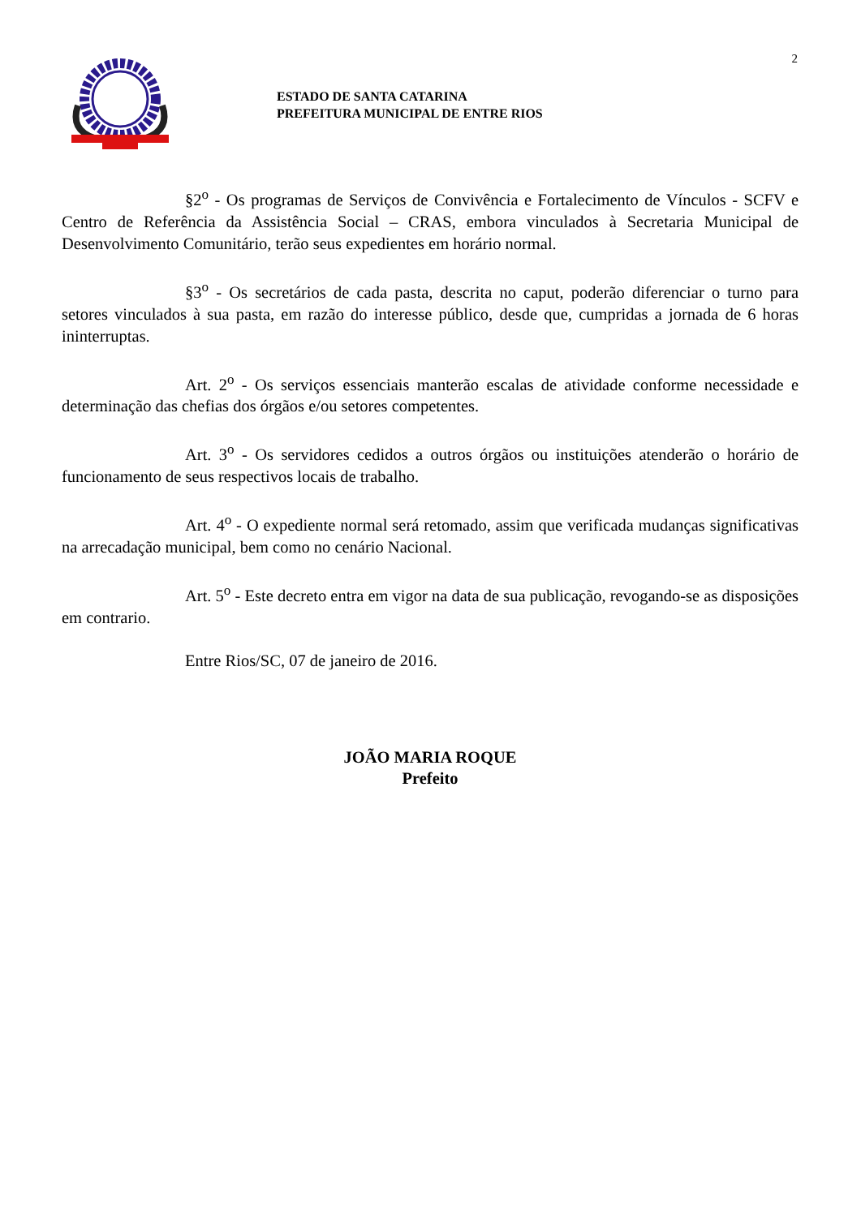2
ESTADO DE SANTA CATARINA
PREFEITURA MUNICIPAL DE ENTRE RIOS
§2<sup>o</sup> - Os programas de Serviços de Convivência e Fortalecimento de Vínculos - SCFV e Centro de Referência da Assistência Social – CRAS, embora vinculados à Secretaria Municipal de Desenvolvimento Comunitário, terão seus expedientes em horário normal.
§3<sup>o</sup> - Os secretários de cada pasta, descrita no caput, poderão diferenciar o turno para setores vinculados à sua pasta, em razão do interesse público, desde que, cumpridas a jornada de 6 horas ininterruptas.
Art. 2<sup>o</sup> - Os serviços essenciais manterão escalas de atividade conforme necessidade e determinação das chefias dos órgãos e/ou setores competentes.
Art. 3<sup>o</sup> - Os servidores cedidos a outros órgãos ou instituições atenderão o horário de funcionamento de seus respectivos locais de trabalho.
Art. 4<sup>o</sup> - O expediente normal será retomado, assim que verificada mudanças significativas na arrecadação municipal, bem como no cenário Nacional.
Art. 5<sup>o</sup> - Este decreto entra em vigor na data de sua publicação, revogando-se as disposições em contrario.
Entre Rios/SC, 07 de janeiro de 2016.
JOÃO MARIA ROQUE
Prefeito